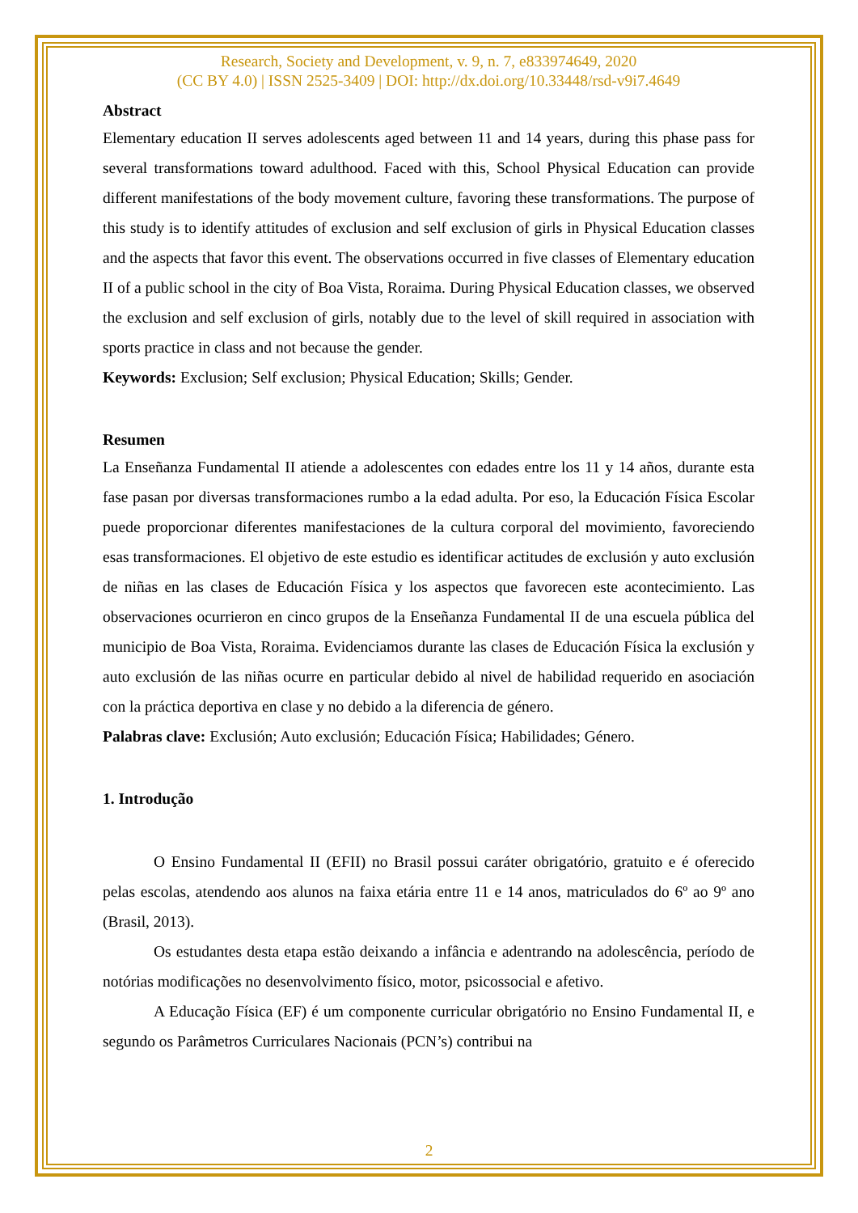Research, Society and Development, v. 9, n. 7, e833974649, 2020
(CC BY 4.0) | ISSN 2525-3409 | DOI: http://dx.doi.org/10.33448/rsd-v9i7.4649
Abstract
Elementary education II serves adolescents aged between 11 and 14 years, during this phase pass for several transformations toward adulthood. Faced with this, School Physical Education can provide different manifestations of the body movement culture, favoring these transformations. The purpose of this study is to identify attitudes of exclusion and self exclusion of girls in Physical Education classes and the aspects that favor this event. The observations occurred in five classes of Elementary education II of a public school in the city of Boa Vista, Roraima. During Physical Education classes, we observed the exclusion and self exclusion of girls, notably due to the level of skill required in association with sports practice in class and not because the gender.
Keywords: Exclusion; Self exclusion; Physical Education; Skills; Gender.
Resumen
La Enseñanza Fundamental II atiende a adolescentes con edades entre los 11 y 14 años, durante esta fase pasan por diversas transformaciones rumbo a la edad adulta. Por eso, la Educación Física Escolar puede proporcionar diferentes manifestaciones de la cultura corporal del movimiento, favoreciendo esas transformaciones. El objetivo de este estudio es identificar actitudes de exclusión y auto exclusión de niñas en las clases de Educación Física y los aspectos que favorecen este acontecimiento. Las observaciones ocurrieron en cinco grupos de la Enseñanza Fundamental II de una escuela pública del municipio de Boa Vista, Roraima. Evidenciamos durante las clases de Educación Física la exclusión y auto exclusión de las niñas ocurre en particular debido al nivel de habilidad requerido en asociación con la práctica deportiva en clase y no debido a la diferencia de género.
Palabras clave: Exclusión; Auto exclusión; Educación Física; Habilidades; Género.
1. Introdução
O Ensino Fundamental II (EFII) no Brasil possui caráter obrigatório, gratuito e é oferecido pelas escolas, atendendo aos alunos na faixa etária entre 11 e 14 anos, matriculados do 6º ao 9º ano (Brasil, 2013).
Os estudantes desta etapa estão deixando a infância e adentrando na adolescência, período de notórias modificações no desenvolvimento físico, motor, psicossocial e afetivo.
A Educação Física (EF) é um componente curricular obrigatório no Ensino Fundamental II, e segundo os Parâmetros Curriculares Nacionais (PCN’s) contribui na
2